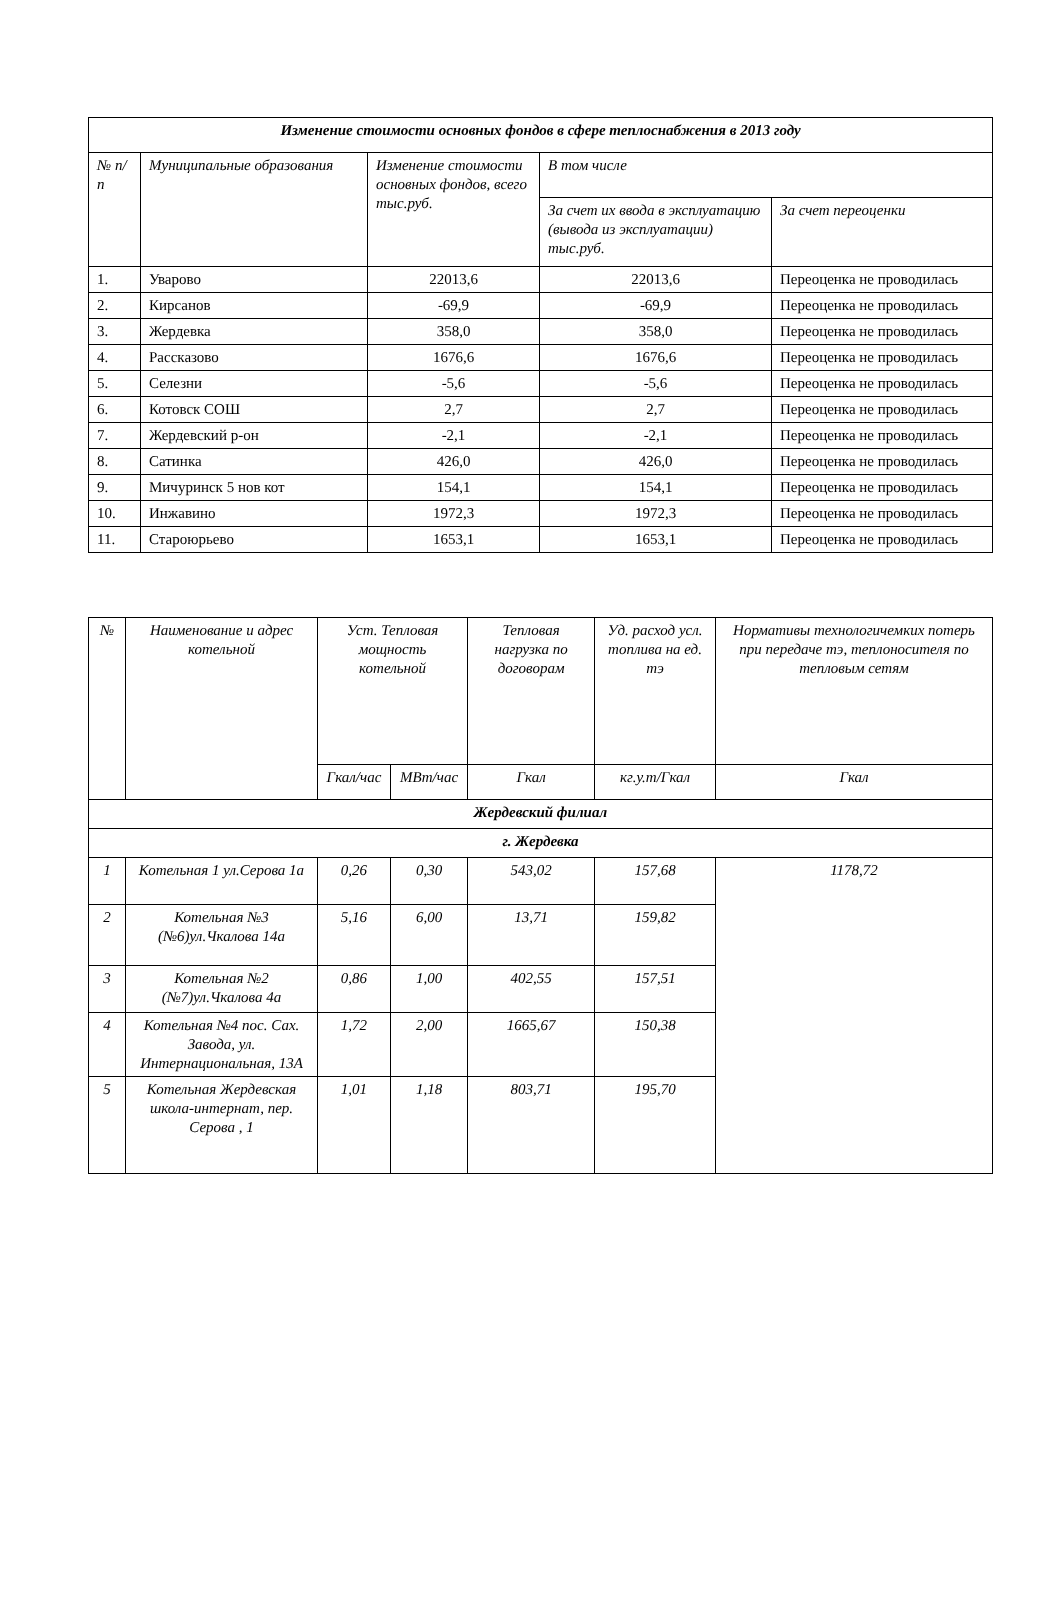| Изменение стоимости основных фондов в сфере теплоснабжения в 2013 году | | | | |
| --- | --- | --- | --- | --- |
| № п/п | Муниципальные образования | Изменение стоимости основных фондов, всего тыс.руб. | В том числе | |
| | | | За счет их ввода в эксплуатацию (вывода из эксплуатации) тыс.руб. | За счет переоценки |
| 1. | Уварово | 22013,6 | 22013,6 | Переоценка не проводилась |
| 2. | Кирсанов | -69,9 | -69,9 | Переоценка не проводилась |
| 3. | Жердевка | 358,0 | 358,0 | Переоценка не проводилась |
| 4. | Рассказово | 1676,6 | 1676,6 | Переоценка не проводилась |
| 5. | Селезни | -5,6 | -5,6 | Переоценка не проводилась |
| 6. | Котовск СОШ | 2,7 | 2,7 | Переоценка не проводилась |
| 7. | Жердевский р-он | -2,1 | -2,1 | Переоценка не проводилась |
| 8. | Сатинка | 426,0 | 426,0 | Переоценка не проводилась |
| 9. | Мичуринск 5 нов кот | 154,1 | 154,1 | Переоценка не проводилась |
| 10. | Инжавино | 1972,3 | 1972,3 | Переоценка не проводилась |
| 11. | Староюрьево | 1653,1 | 1653,1 | Переоценка не проводилась |
| № | Наименование и адрес котельной | Уст. Тепловая мощность котельной | | Тепловая нагрузка по договорам | Уд. расход усл. топлива на ед. тэ | Нормативы технологичемких потерь при передаче тэ, теплоносителя по тепловым сетям |
| --- | --- | --- | --- | --- | --- | --- |
| | | Гкал/час | МВт/час | Гкал | кг.у.т/Гкал | Гкал |
| Жердевский филиал | | | | | | |
| г. Жердевка | | | | | | |
| 1 | Котельная 1 ул.Серова 1а | 0,26 | 0,30 | 543,02 | 157,68 | 1178,72 |
| 2 | Котельная №3 (№6)ул.Чкалова 14а | 5,16 | 6,00 | 13,71 | 159,82 | |
| 3 | Котельная №2 (№7)ул.Чкалова 4а | 0,86 | 1,00 | 402,55 | 157,51 | |
| 4 | Котельная №4 пос. Сах. Завода, ул. Интернациональная, 13А | 1,72 | 2,00 | 1665,67 | 150,38 | |
| 5 | Котельная Жердевская школа-интернат, пер. Серова , 1 | 1,01 | 1,18 | 803,71 | 195,70 | |